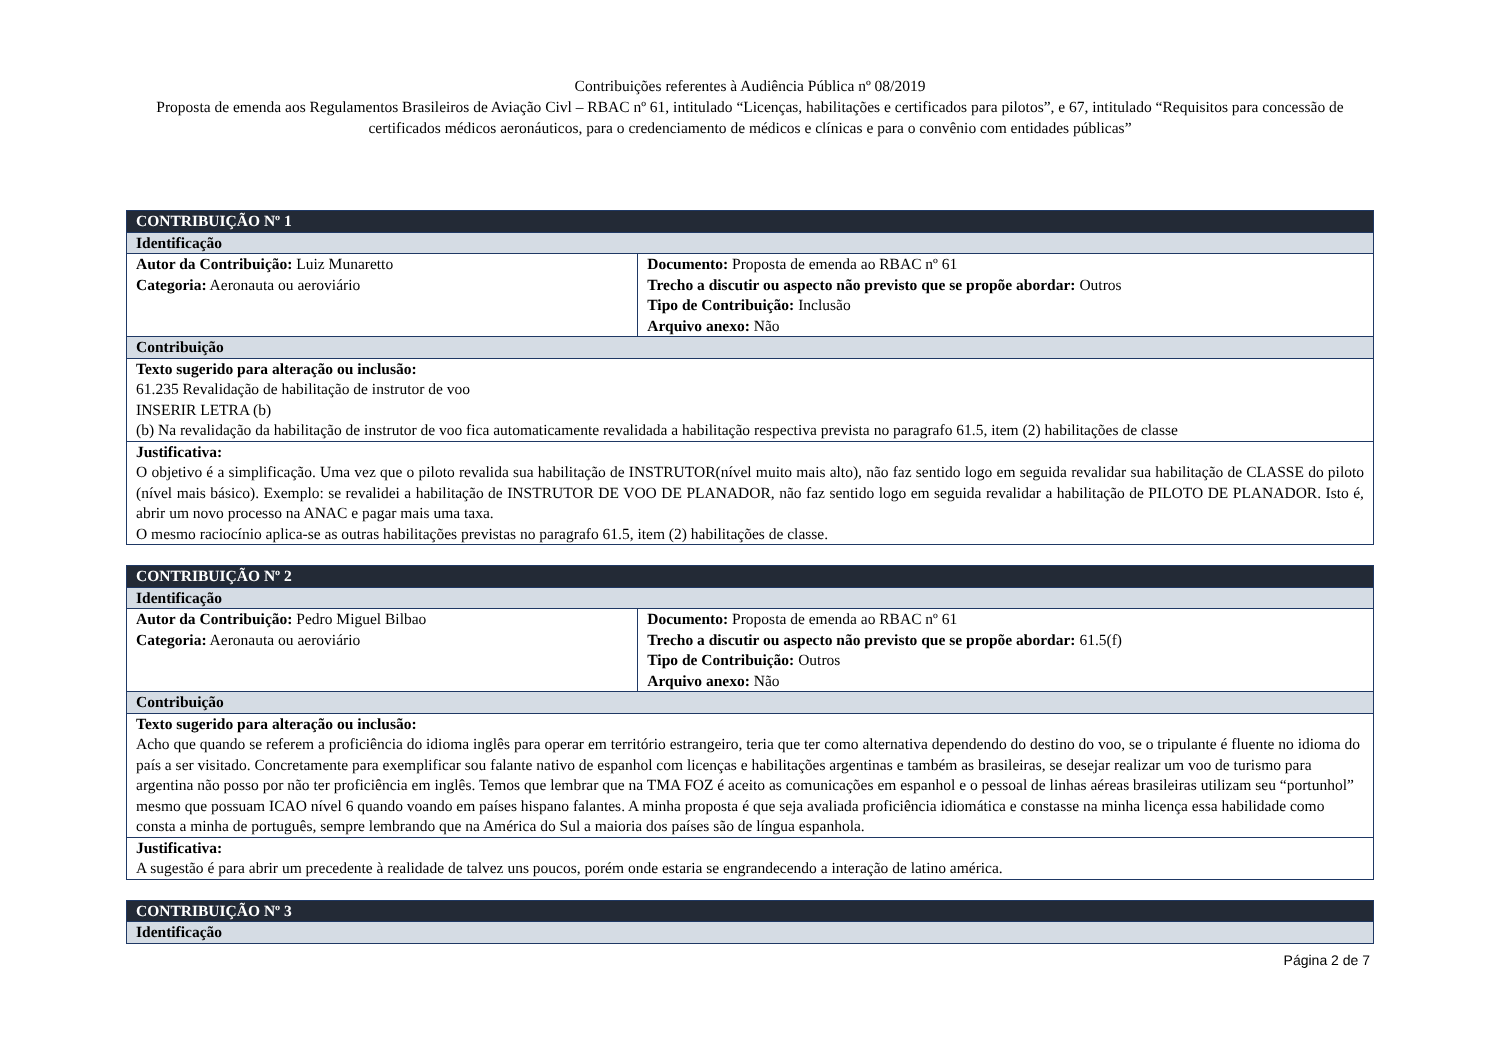Contribuições referentes à Audiência Pública nº 08/2019
Proposta de emenda aos Regulamentos Brasileiros de Aviação Civl – RBAC nº 61, intitulado “Licenças, habilitações e certificados para pilotos”, e 67, intitulado “Requisitos para concessão de certificados médicos aeronáuticos, para o credenciamento de médicos e clínicas e para o convênio com entidades públicas”
| CONTRIBUIÇÃO Nº 1 | |
| Identificação | |
| Autor da Contribuição: Luiz Munaretto Categoria: Aeronauta ou aeroviário | Documento: Proposta de emenda ao RBAC nº 61 Trecho a discutir ou aspecto não previsto que se propõe abordar: Outros Tipo de Contribuição: Inclusão Arquivo anexo: Não |
| Contribuição | |
| Texto sugerido para alteração ou inclusão: 61.235 Revalidação de habilitação de instrutor de voo INSERIR LETRA (b) (b) Na revalidação da habilitação de instrutor de voo fica automaticamente revalidada a habilitação respectiva prevista no paragrafo 61.5, item (2) habilitações de classe | |
| Justificativa: O objetivo é a simplificação. Uma vez que o piloto revalida sua habilitação de INSTRUTOR(nível muito mais alto), não faz sentido logo em seguida revalidar sua habilitação de CLASSE do piloto (nível mais básico). Exemplo: se revalidei a habilitação de INSTRUTOR DE VOO DE PLANADOR, não faz sentido logo em seguida revalidar a habilitação de PILOTO DE PLANADOR. Isto é, abrir um novo processo na ANAC e pagar mais uma taxa. O mesmo raciocínio aplica-se as outras habilitações previstas no paragrafo 61.5, item (2) habilitações de classe. | |
| CONTRIBUIÇÃO Nº 2 | |
| Identificação | |
| Autor da Contribuição: Pedro Miguel Bilbao Categoria: Aeronauta ou aeroviário | Documento: Proposta de emenda ao RBAC nº 61 Trecho a discutir ou aspecto não previsto que se propõe abordar: 61.5(f) Tipo de Contribuição: Outros Arquivo anexo: Não |
| Contribuição | |
| Texto sugerido para alteração ou inclusão: Acho que quando se referem a proficiência do idioma inglês para operar em território estrangeiro, teria que ter como alternativa dependendo do destino do voo, se o tripulante é fluente no idioma do país a ser visitado. Concretamente para exemplificar sou falante nativo de espanhol com licenças e habilitações argentinas e também as brasileiras, se desejar realizar um voo de turismo para argentina não posso por não ter proficiência em inglês. Temos que lembrar que na TMA FOZ é aceito as comunicações em espanhol e o pessoal de linhas aéreas brasileiras utilizam seu “portunhol” mesmo que possuam ICAO nível 6 quando voando em países hispano falantes. A minha proposta é que seja avaliada proficiência idiomática e constasse na minha licença essa habilidade como consta a minha de português, sempre lembrando que na América do Sul a maioria dos países são de língua espanhola. | |
| Justificativa: A sugestão é para abrir um precedente à realidade de talvez uns poucos, porém onde estaria se engrandecendo a interação de latino américa. | |
| CONTRIBUIÇÃO Nº 3 |
| Identificação |
Página 2 de 7